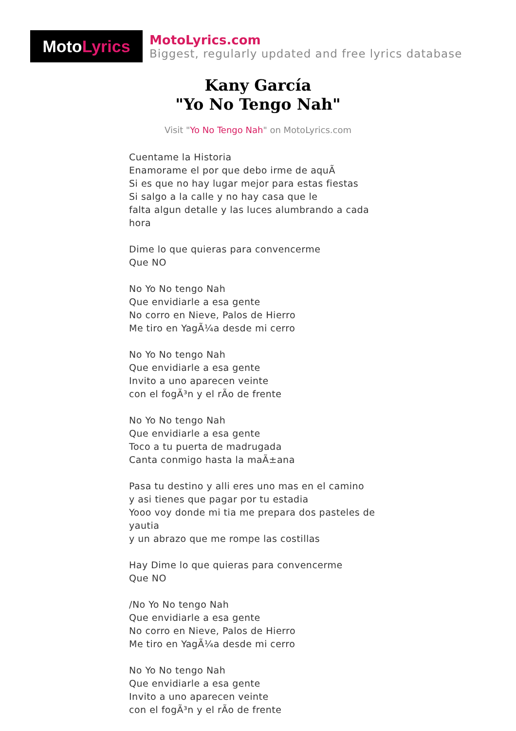Moto Lyrics
MotoLyrics.com
Biggest, regularly updated and free lyrics database
Kany García
"Yo No Tengo Nah"
Visit "Yo No Tengo Nah" on MotoLyrics.com
Cuentame la Historia
Enamorame el por que debo irme de aquÃ
Si es que no hay lugar mejor para estas fiestas
Si salgo a la calle y no hay casa que le
falta algun detalle y las luces alumbrando a cada hora
Dime lo que quieras para convencerme
Que NO
No Yo No tengo Nah
Que envidiarle a esa gente
No corro en Nieve, Palos de Hierro
Me tiro en YagÃ¼a desde mi cerro
No Yo No tengo Nah
Que envidiarle a esa gente
Invito a uno aparecen veinte
con el fogÃ³n y el rÃo de frente
No Yo No tengo Nah
Que envidiarle a esa gente
Toco a tu puerta de madrugada
Canta conmigo hasta la maÃ±ana
Pasa tu destino y alli eres uno mas en el camino
y asi tienes que pagar por tu estadia
Yooo voy donde mi tia me prepara dos pasteles de yautia
y un abrazo que me rompe las costillas
Hay Dime lo que quieras para convencerme
Que NO
/No Yo No tengo Nah
Que envidiarle a esa gente
No corro en Nieve, Palos de Hierro
Me tiro en YagÃ¼a desde mi cerro
No Yo No tengo Nah
Que envidiarle a esa gente
Invito a uno aparecen veinte
con el fogÃ³n y el rÃo de frente